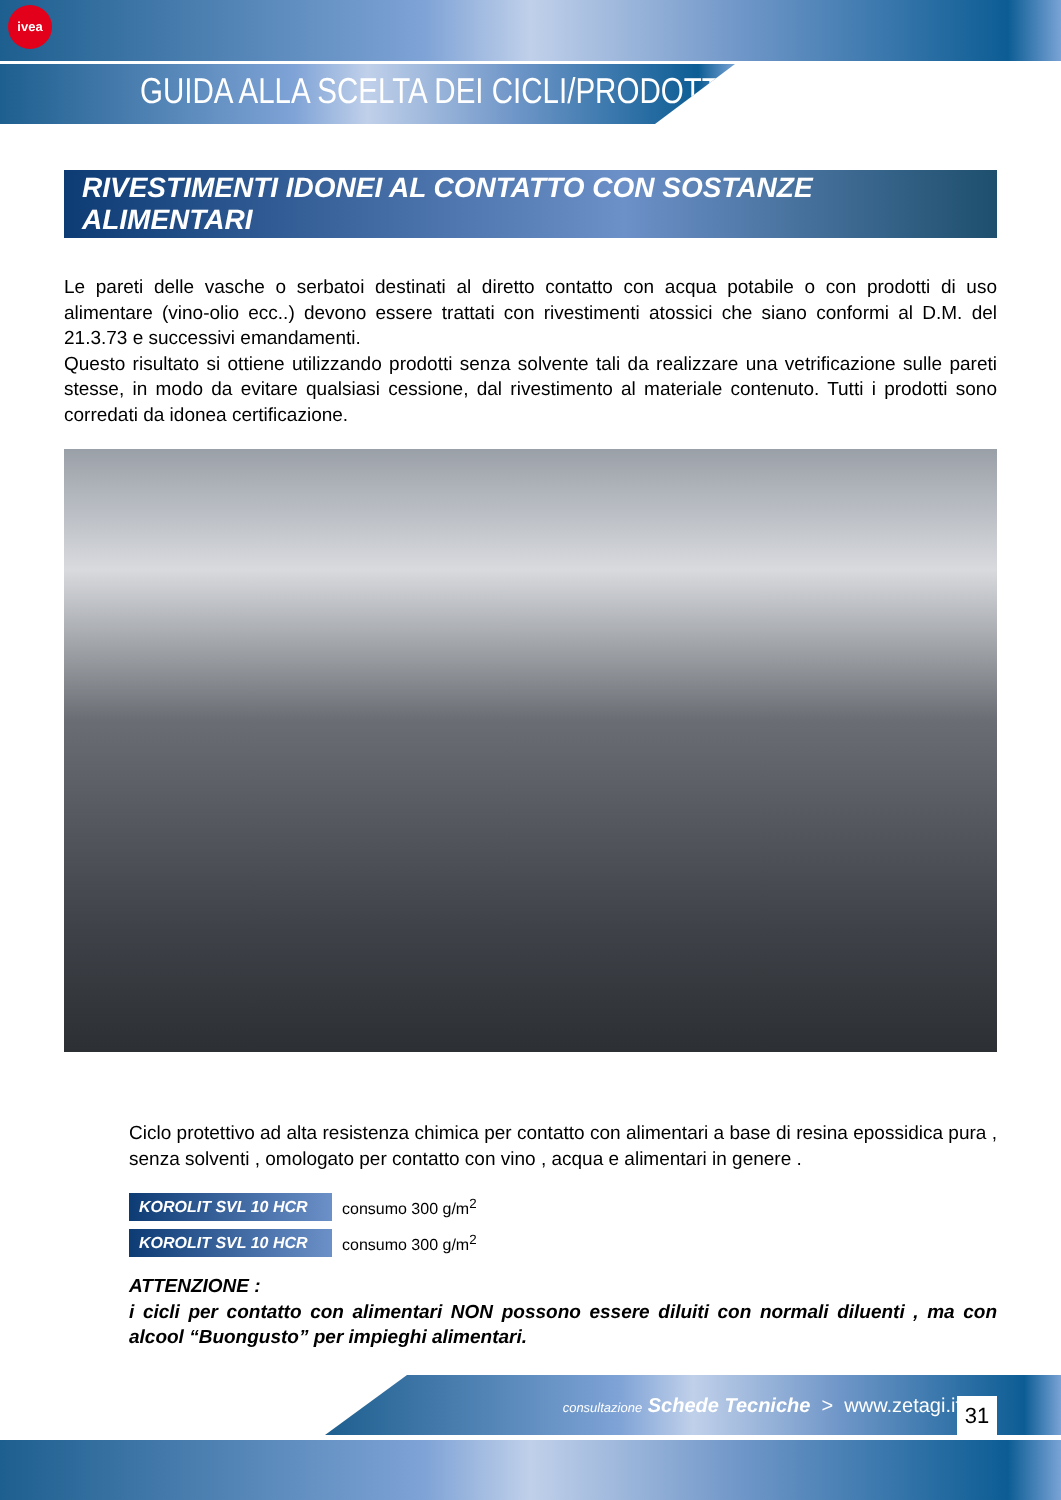ivea
GUIDA ALLA SCELTA DEI CICLI/PRODOTTI
RIVESTIMENTI IDONEI AL CONTATTO CON SOSTANZE ALIMENTARI
Le pareti delle vasche o serbatoi destinati al diretto contatto con acqua potabile o con prodotti di uso alimentare (vino-olio ecc..) devono essere trattati con rivestimenti atossici che siano conformi al D.M. del 21.3.73 e successivi emandamenti.
Questo risultato si ottiene utilizzando prodotti senza solvente tali da realizzare una vetrificazione sulle pareti stesse, in modo da evitare qualsiasi cessione, dal rivestimento al materiale contenuto. Tutti i prodotti sono corredati da idonea certificazione.
Ciclo protettivo ad alta resistenza chimica per contatto con alimentari a base di resina epossidica pura , senza solventi , omologato per contatto con vino , acqua e alimentari in genere .
KOROLIT SVL 10 HCR consumo 300 g/m<sup>2</sup>
KOROLIT SVL 10 HCR consumo 300 g/m<sup>2</sup>
ATTENZIONE :
i cicli per contatto con alimentari NON possono essere diluiti con normali diluenti , ma con alcool “Buongusto” per impieghi alimentari.
consultazione Schede Tecniche > www.zetagi.it
31